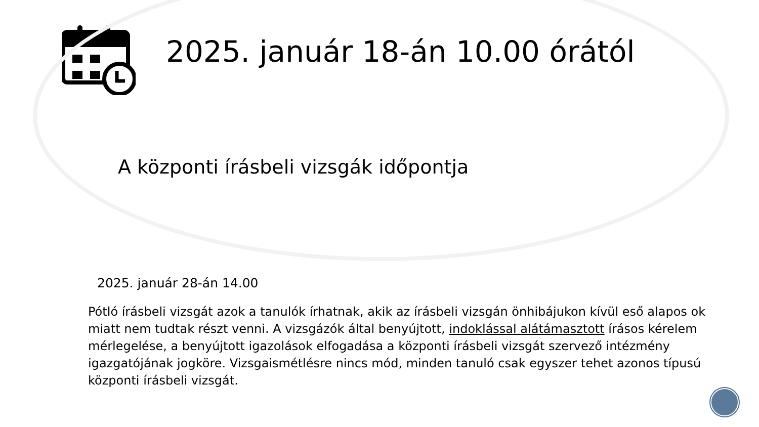2025. január 18-án 10.00 órától
A központi írásbeli vizsgák időpontja
2025. január 28-án 14.00
Pótló írásbeli vizsgát azok a tanulók írhatnak, akik az írásbeli vizsgán önhibájukon kívül eső alapos ok miatt nem tudtak részt venni. A vizsgázók által benyújtott, indoklással alátámasztott írásos kérelem mérlegelése, a benyújtott igazolások elfogadása a központi írásbeli vizsgát szervező intézmény igazgatójának jogköre. Vizsgaismétlésre nincs mód, minden tanuló csak egyszer tehet azonos típusú központi írásbeli vizsgát.